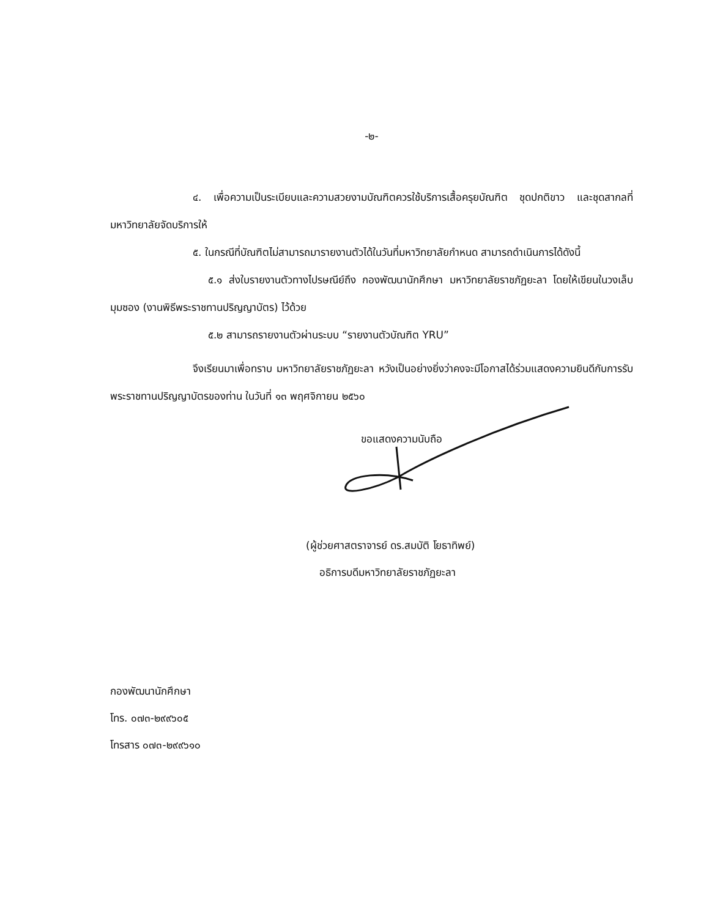-๒-
๔. เพื่อความเป็นระเบียบและความสวยงามบัณฑิตควรใช้บริการเสื้อครุยบัณฑิต ชุดปกติขาว และชุดสากลที่มหาวิทยาลัยจัดบริการให้
๕. ในกรณีที่บัณฑิตไม่สามารถมารายงานตัวได้ในวันที่มหาวิทยาลัยกำหนด สามารถดำเนินการได้ดังนี้
๕.๑ ส่งใบรายงานตัวทางไปรษณีย์ถึง กองพัฒนานักศึกษา มหาวิทยาลัยราชภัฏยะลา โดยให้เขียนในวงเล็บมุมซอง (งานพิธีพระราชทานปริญญาบัตร) ไว้ด้วย
๕.๒ สามารถรายงานตัวผ่านระบบ “รายงานตัวบัณฑิต YRU”
จึงเรียนมาเพื่อทราบ มหาวิทยาลัยราชภัฏยะลา หวังเป็นอย่างยิ่งว่าคงจะมีโอกาสได้ร่วมแสดงความยินดีกับการรับพระราชทานปริญญาบัตรของท่าน ในวันที่ ๑๓ พฤศจิกายน ๒๕๖๐
ขอแสดงความนับถือ
(ผู้ช่วยศาสตราจารย์ ดร.สมบัติ โยธาทิพย์)
อธิการบดีมหาวิทยาลัยราชภัฏยะลา
กองพัฒนานักศึกษา
โทร. ๐๗๓-๒๙๙๖๐๕
โทรสาร ๐๗๓-๒๙๙๖๑๐